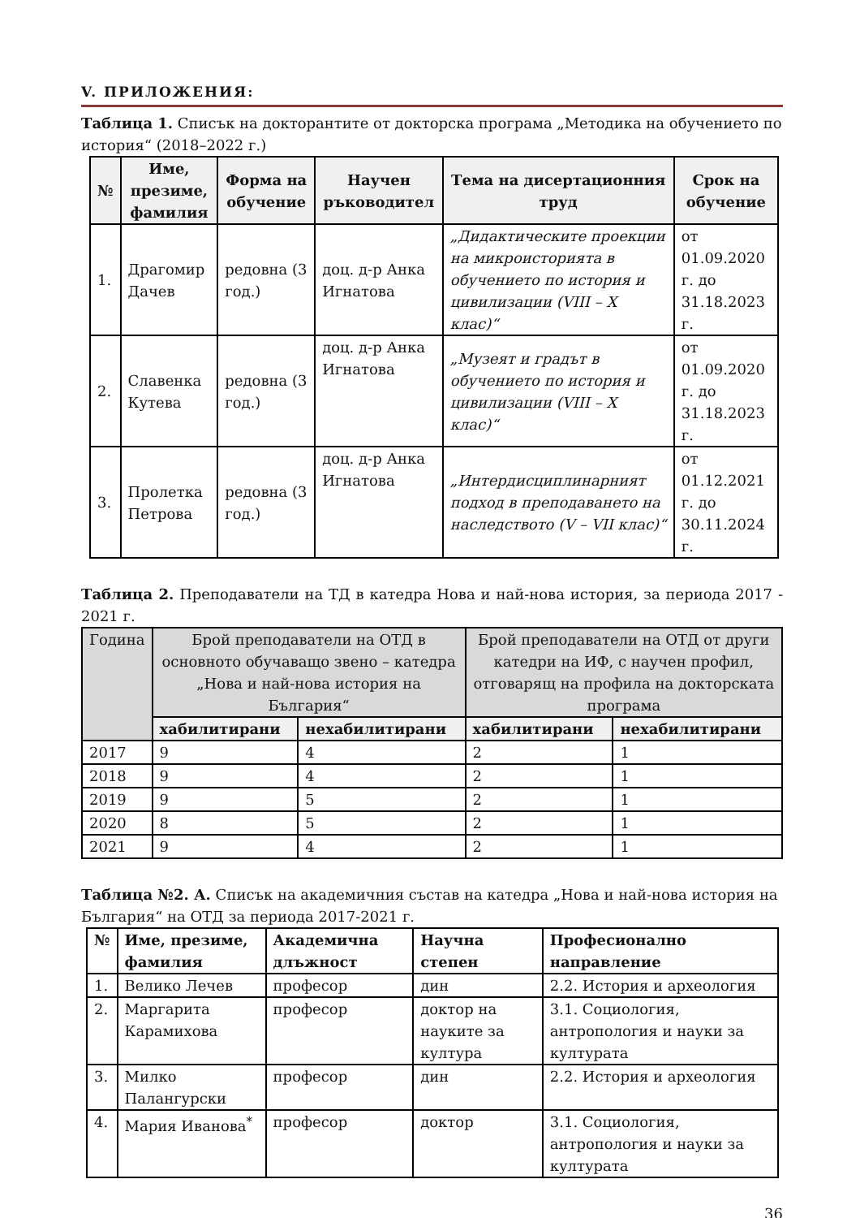V. ПРИЛОЖЕНИЯ:
Таблица 1. Списък на докторантите от докторска програма „Методика на обучението по история“ (2018–2022 г.)
| № | Име, презиме, фамилия | Форма на обучение | Научен ръководител | Тема на дисертационния труд | Срок на обучение |
| --- | --- | --- | --- | --- | --- |
| 1. | Драгомир Дачев | редовна (3 год.) | доц. д-р Анка Игнатова | „Дидактическите проекции на микроисторията в обучението по история и цивилизации (VIII – X клас)“ | от 01.09.2020 г. до 31.18.2023 г. |
| 2. | Славенка Кутева | редовна (3 год.) | доц. д-р Анка Игнатова | „Музеят и градът в обучението по история и цивилизации (VIII – X клас)“ | от 01.09.2020 г. до 31.18.2023 г. |
| 3. | Пролетка Петрова | редовна (3 год.) | доц. д-р Анка Игнатова | „Интердисциплинарният подход в преподаването на наследството (V – VII клас)“ | от 01.12.2021 г. до 30.11.2024 г. |
Таблица 2. Преподаватели на ТД в катедра Нова и най-нова история, за периода 2017 - 2021 г.
| Година | Брой преподаватели на ОТД в основното обучаващо звено – катедра „Нова и най-нова история на България“ | | Брой преподаватели на ОТД от други катедри на ИФ, с научен профил, отговарящ на профила на докторската програма | |
| --- | --- | --- | --- | --- |
| | хабилитирани | нехабилитирани | хабилитирани | нехабилитирани |
| 2017 | 9 | 4 | 2 | 1 |
| 2018 | 9 | 4 | 2 | 1 |
| 2019 | 9 | 5 | 2 | 1 |
| 2020 | 8 | 5 | 2 | 1 |
| 2021 | 9 | 4 | 2 | 1 |
Таблица №2. А. Списък на академичния състав на катедра „Нова и най-нова история на България“ на ОТД за периода 2017-2021 г.
| № | Име, презиме, фамилия | Академична длъжност | Научна степен | Професионално направление |
| --- | --- | --- | --- | --- |
| 1. | Велико Лечев | професор | дин | 2.2. История и археология |
| 2. | Маргарита Карамихова | професор | доктор на науките за култура | 3.1. Социология, антропология и науки за културата |
| 3. | Милко Палангурски | професор | дин | 2.2. История и археология |
| 4. | Мария Иванова<sup>*</sup> | професор | доктор | 3.1. Социология, антропология и науки за културата |
36